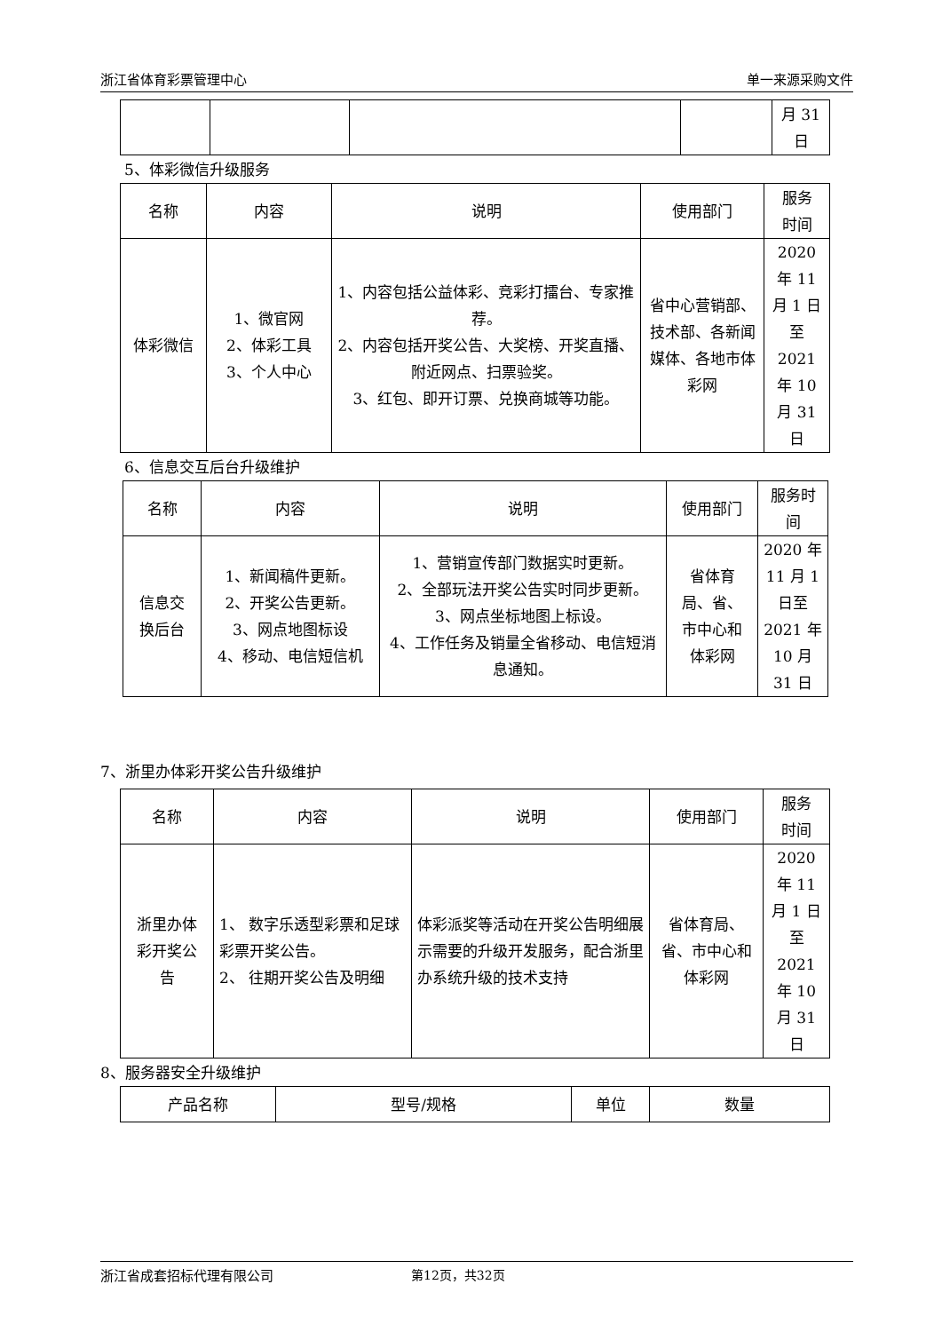浙江省体育彩票管理中心 单一来源采购文件
| | | | | 月 31 日 |
5、体彩微信升级服务
| 名称 | 内容 | 说明 | 使用部门 | 服务 时间 |
| 体彩微信 | 1、微官网 2、体彩工具 3、个人中心 | 1、内容包括公益体彩、竞彩打擂台、专家推荐。 2、内容包括开奖公告、大奖榜、开奖直播、附近网点、扫票验奖。 3、红包、即开订票、兑换商城等功能。 | 省中心营销部、技术部、各新闻媒体、各地市体彩网 | 2020 年 11 月 1 日 至 2021 年 10 月 31 日 |
6、信息交互后台升级维护
| 名称 | 内容 | 说明 | 使用部门 | 服务时 间 |
| 信息交 换后台 | 1、新闻稿件更新。 2、开奖公告更新。 3、网点地图标设 4、移动、电信短信机 | 1、营销宣传部门数据实时更新。 2、全部玩法开奖公告实时同步更新。 3、网点坐标地图上标设。 4、工作任务及销量全省移动、电信短消息通知。 | 省体育 局、省、 市中心和 体彩网 | 2020 年 11 月 1 日至 2021 年 10 月 31 日 |
7、浙里办体彩开奖公告升级维护
| 名称 | 内容 | 说明 | 使用部门 | 服务 时间 |
| 浙里办体 彩开奖公 告 | 1、 数字乐透型彩票和足球彩票开奖公告。 2、 往期开奖公告及明细 | 体彩派奖等活动在开奖公告明细展示需要的升级开发服务，配合浙里办系统升级的技术支持 | 省体育局、 省、市中心和 体彩网 | 2020 年 11 月 1 日 至 2021 年 10 月 31 日 |
8、服务器安全升级维护
| 产品名称 | 型号/规格 | 单位 | 数量 |
浙江省成套招标代理有限公司 第12页，共32页